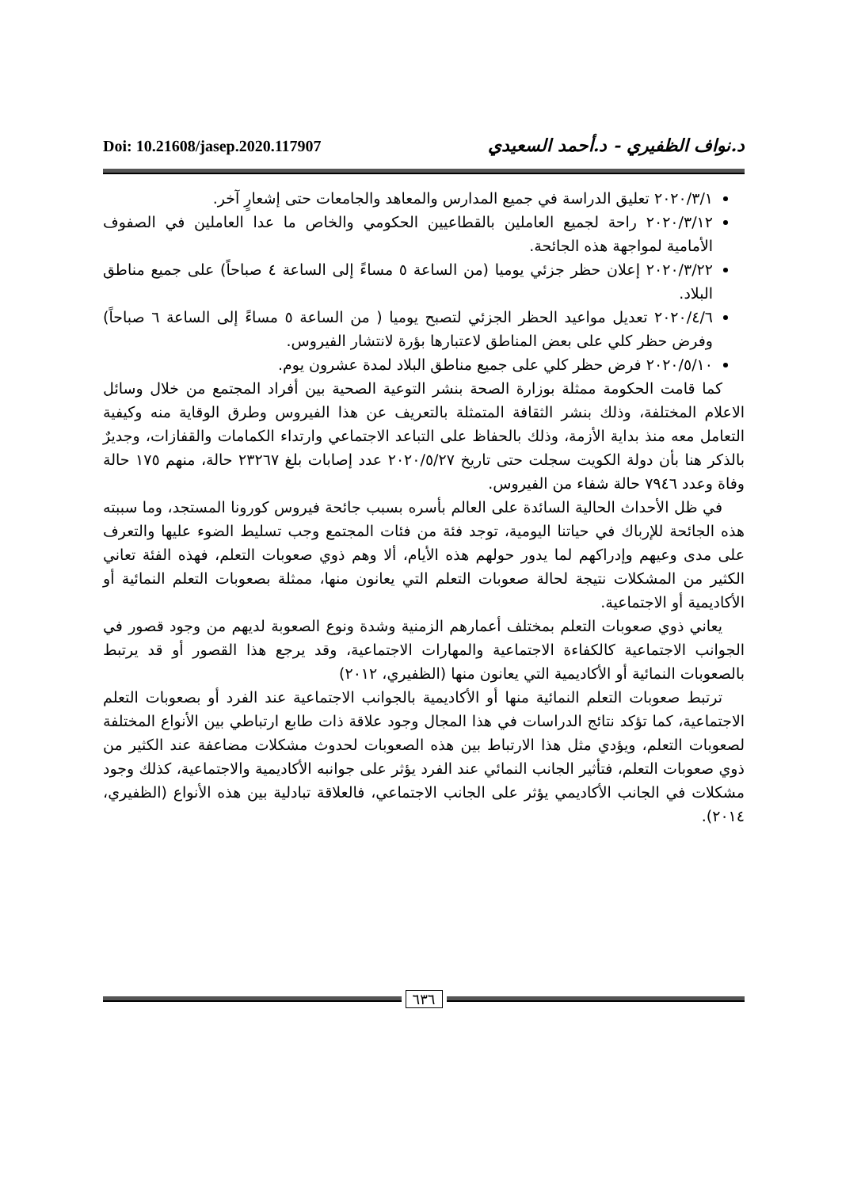Doi: 10.21608/jasep.2020.117907
د.نواف الظفيري - د.أحمد السعيدي
٢٠٢٠/٣/١ تعليق الدراسة في جميع المدارس والمعاهد والجامعات حتى إشعارٍ آخر.
٢٠٢٠/٣/١٢ راحة لجميع العاملين بالقطاعيين الحكومي والخاص ما عدا العاملين في الصفوف الأمامية لمواجهة هذه الجائحة.
٢٠٢٠/٣/٢٢ إعلان حظر جزئي يوميا (من الساعة ٥ مساءً إلى الساعة ٤ صباحاً) على جميع مناطق البلاد.
٢٠٢٠/٤/٦ تعديل مواعيد الحظر الجزئي لتصبح يوميا ( من الساعة ٥ مساءً إلى الساعة ٦ صباحاً) وفرض حظر كلي على بعض المناطق لاعتبارها بؤرة لانتشار الفيروس.
٢٠٢٠/٥/١٠ فرض حظر كلي على جميع مناطق البلاد لمدة عشرون يوم.
كما قامت الحكومة ممثلة بوزارة الصحة بنشر التوعية الصحية بين أفراد المجتمع من خلال وسائل الاعلام المختلفة، وذلك بنشر الثقافة المتمثلة بالتعريف عن هذا الفيروس وطرق الوقاية منه وكيفية التعامل معه منذ بداية الأزمة، وذلك بالحفاظ على التباعد الاجتماعي وارتداء الكمامات والقفازات، وجديرٌ بالذكر هنا بأن دولة الكويت سجلت حتى تاريخ ٢٠٢٠/٥/٢٧ عدد إصابات بلغ ٢٣٢٦٧ حالة، منهم ١٧٥ حالة وفاة وعدد ٧٩٤٦ حالة شفاء من الفيروس.
في ظل الأحداث الحالية السائدة على العالم بأسره بسبب جائحة فيروس كورونا المستجد، وما سببته هذه الجائحة للإرباك في حياتنا اليومية، توجد فئة من فئات المجتمع وجب تسليط الضوء عليها والتعرف على مدى وعيهم وإدراكهم لما يدور حولهم هذه الأيام، ألا وهم ذوي صعوبات التعلم، فهذه الفئة تعاني الكثير من المشكلات نتيجة لحالة صعوبات التعلم التي يعانون منها، ممثلة بصعوبات التعلم النمائية أو الأكاديمية أو الاجتماعية.
يعاني ذوي صعوبات التعلم بمختلف أعمارهم الزمنية وشدة ونوع الصعوبة لديهم من وجود قصور في الجوانب الاجتماعية كالكفاءة الاجتماعية والمهارات الاجتماعية، وقد يرجع هذا القصور أو قد يرتبط بالصعوبات النمائية أو الأكاديمية التي يعانون منها (الظفيري، ٢٠١٢)
ترتبط صعوبات التعلم النمائية منها أو الأكاديمية بالجوانب الاجتماعية عند الفرد أو بصعوبات التعلم الاجتماعية، كما تؤكد نتائج الدراسات في هذا المجال وجود علاقة ذات طابع ارتباطي بين الأنواع المختلفة لصعوبات التعلم، ويؤدي مثل هذا الارتباط بين هذه الصعوبات لحدوث مشكلات مضاعفة عند الكثير من ذوي صعوبات التعلم، فتأثير الجانب النمائي عند الفرد يؤثر على جوانبه الأكاديمية والاجتماعية، كذلك وجود مشكلات في الجانب الأكاديمي يؤثر على الجانب الاجتماعي، فالعلاقة تبادلية بين هذه الأنواع (الظفيري، ٢٠١٤).
٦٣٦